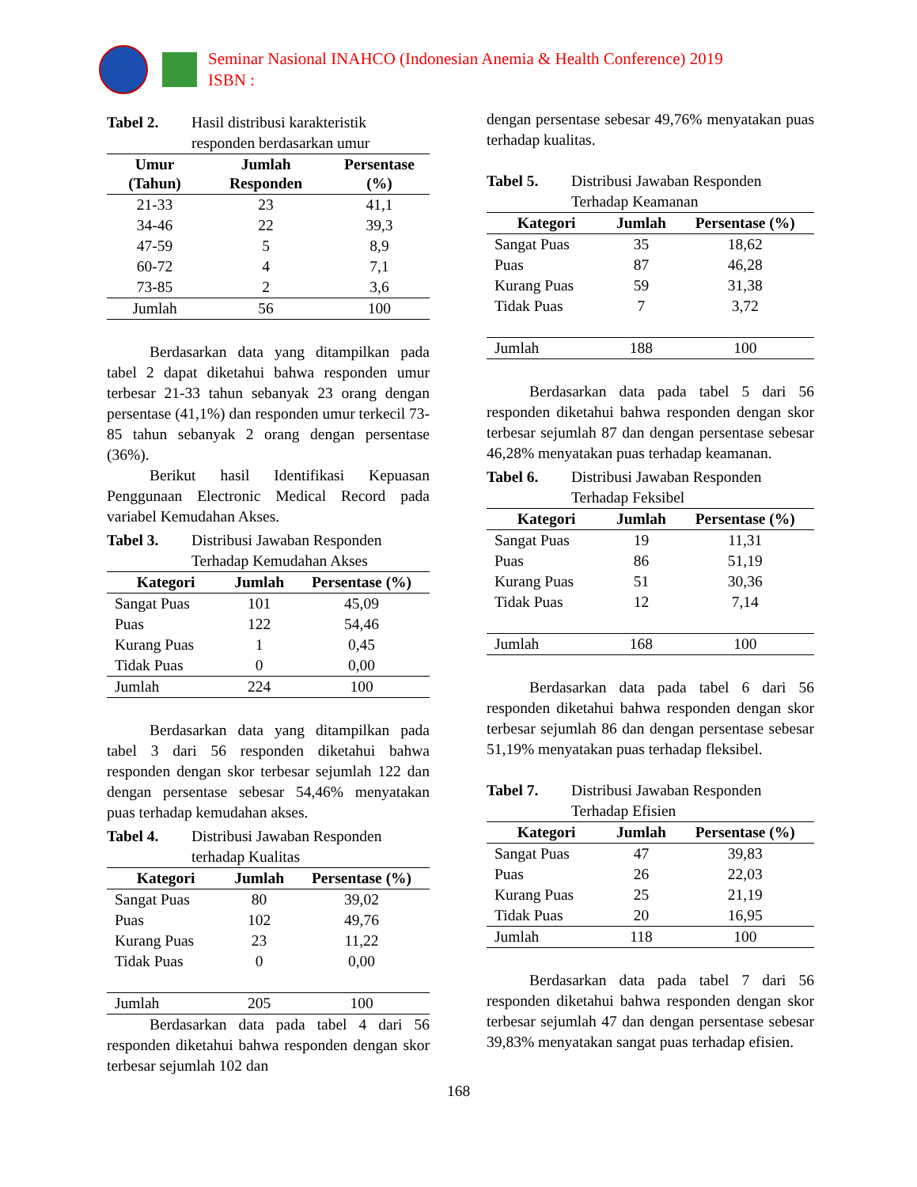Seminar Nasional INAHCO (Indonesian Anemia & Health Conference) 2019
ISBN :
Tabel 2. Hasil distribusi karakteristik responden berdasarkan umur
| Umur (Tahun) | Jumlah Responden | Persentase (%) |
| --- | --- | --- |
| 21-33 | 23 | 41,1 |
| 34-46 | 22 | 39,3 |
| 47-59 | 5 | 8,9 |
| 60-72 | 4 | 7,1 |
| 73-85 | 2 | 3,6 |
| Jumlah | 56 | 100 |
Berdasarkan data yang ditampilkan pada tabel 2 dapat diketahui bahwa responden umur terbesar 21-33 tahun sebanyak 23 orang dengan persentase (41,1%) dan responden umur terkecil 73-85 tahun sebanyak 2 orang dengan persentase (36%).
Berikut hasil Identifikasi Kepuasan Penggunaan Electronic Medical Record pada variabel Kemudahan Akses.
Tabel 3. Distribusi Jawaban Responden Terhadap Kemudahan Akses
| Kategori | Jumlah | Persentase (%) |
| --- | --- | --- |
| Sangat Puas | 101 | 45,09 |
| Puas | 122 | 54,46 |
| Kurang Puas | 1 | 0,45 |
| Tidak Puas | 0 | 0,00 |
| Jumlah | 224 | 100 |
Berdasarkan data yang ditampilkan pada tabel 3 dari 56 responden diketahui bahwa responden dengan skor terbesar sejumlah 122 dan dengan persentase sebesar 54,46% menyatakan puas terhadap kemudahan akses.
Tabel 4. Distribusi Jawaban Responden terhadap Kualitas
| Kategori | Jumlah | Persentase (%) |
| --- | --- | --- |
| Sangat Puas | 80 | 39,02 |
| Puas | 102 | 49,76 |
| Kurang Puas | 23 | 11,22 |
| Tidak Puas | 0 | 0,00 |
| Jumlah | 205 | 100 |
Berdasarkan data pada tabel 4 dari 56 responden diketahui bahwa responden dengan skor terbesar sejumlah 102 dan
dengan persentase sebesar 49,76% menyatakan puas terhadap kualitas.
Tabel 5. Distribusi Jawaban Responden Terhadap Keamanan
| Kategori | Jumlah | Persentase (%) |
| --- | --- | --- |
| Sangat Puas | 35 | 18,62 |
| Puas | 87 | 46,28 |
| Kurang Puas | 59 | 31,38 |
| Tidak Puas | 7 | 3,72 |
| Jumlah | 188 | 100 |
Berdasarkan data pada tabel 5 dari 56 responden diketahui bahwa responden dengan skor terbesar sejumlah 87 dan dengan persentase sebesar 46,28% menyatakan puas terhadap keamanan.
Tabel 6. Distribusi Jawaban Responden Terhadap Feksibel
| Kategori | Jumlah | Persentase (%) |
| --- | --- | --- |
| Sangat Puas | 19 | 11,31 |
| Puas | 86 | 51,19 |
| Kurang Puas | 51 | 30,36 |
| Tidak Puas | 12 | 7,14 |
| Jumlah | 168 | 100 |
Berdasarkan data pada tabel 6 dari 56 responden diketahui bahwa responden dengan skor terbesar sejumlah 86 dan dengan persentase sebesar 51,19% menyatakan puas terhadap fleksibel.
Tabel 7. Distribusi Jawaban Responden Terhadap Efisien
| Kategori | Jumlah | Persentase (%) |
| --- | --- | --- |
| Sangat Puas | 47 | 39,83 |
| Puas | 26 | 22,03 |
| Kurang Puas | 25 | 21,19 |
| Tidak Puas | 20 | 16,95 |
| Jumlah | 118 | 100 |
Berdasarkan data pada tabel 7 dari 56 responden diketahui bahwa responden dengan skor terbesar sejumlah 47 dan dengan persentase sebesar 39,83% menyatakan sangat puas terhadap efisien.
168